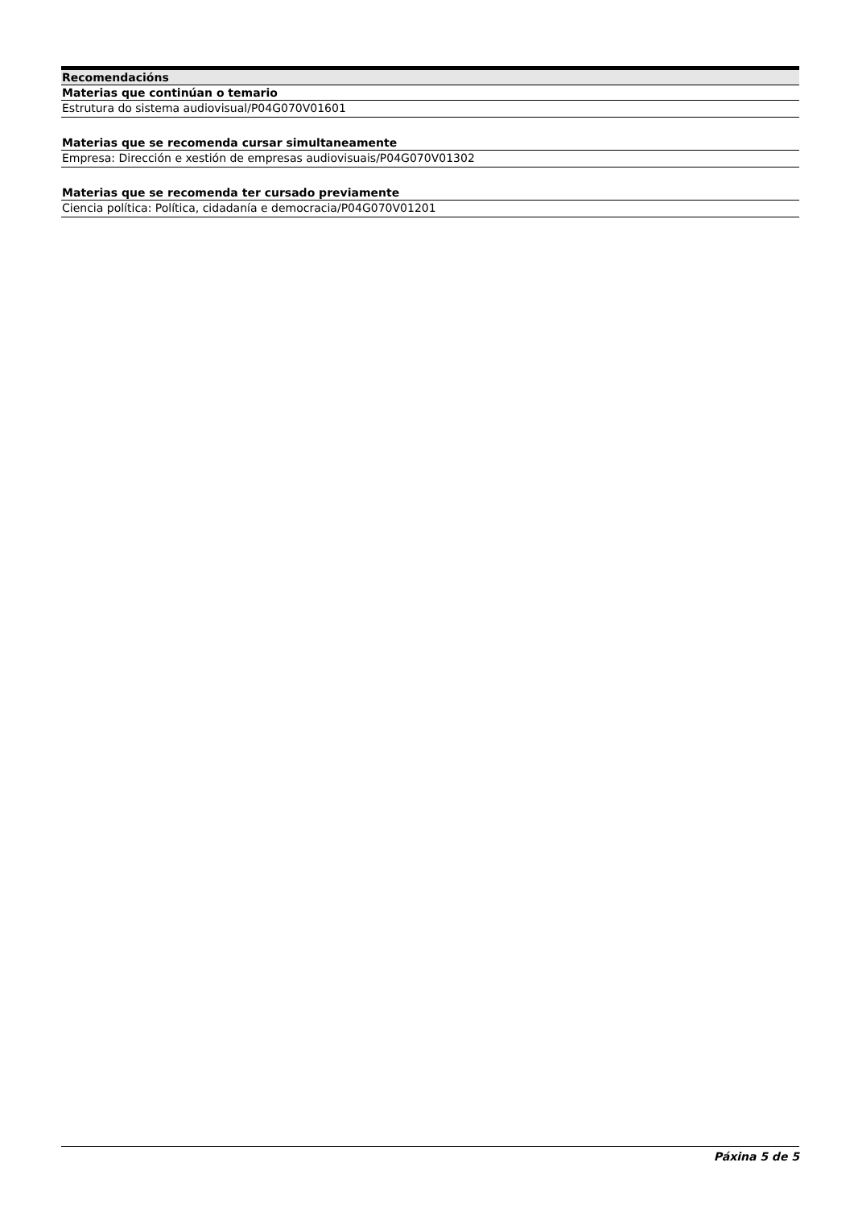| Recomendacións |
| --- |
| Materias que continúan o temario |
| Estrutura do sistema audiovisual/P04G070V01601 |
| Materias que se recomenda cursar simultaneamente |
| Empresa: Dirección e xestión de empresas audiovisuais/P04G070V01302 |
| Materias que se recomenda ter cursado previamente |
| Ciencia política: Política, cidadanía e democracia/P04G070V01201 |
Páxina 5 de 5